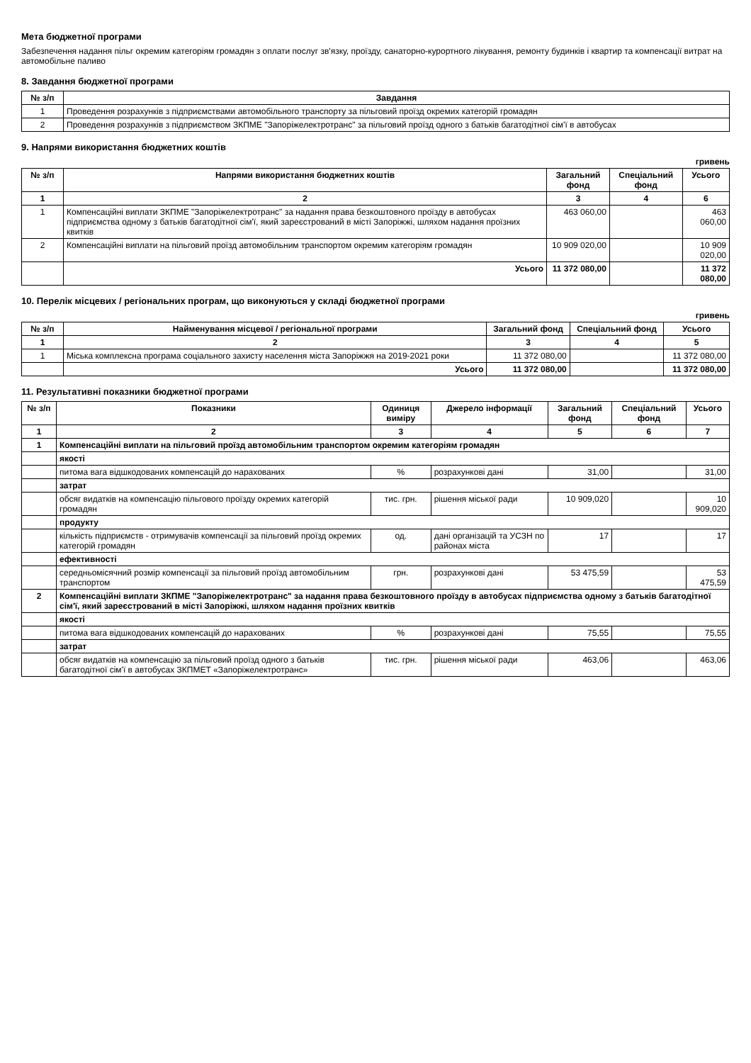Мета бюджетної програми
Забезпечення надання пільг окремим категоріям громадян з оплати послуг зв'язку, проїзду, санаторно-курортного лікування, ремонту будинків і квартир та компенсації витрат на автомобільне паливо
8. Завдання бюджетної програми
| № з/п | Завдання |
| --- | --- |
| 1 | Проведення розрахунків з підприємствами автомобільного транспорту за пільговий проїзд окремих категорій громадян |
| 2 | Проведення розрахунків з підприємством ЗКПМЕ "Запоріжелектротранс" за пільговий проїзд одного з батьків багатодітної сім'ї в автобусах |
9. Напрями використання бюджетних коштів
гривень
| № з/п | Напрями використання бюджетних коштів | Загальний фонд | Спеціальний фонд | Усього |
| --- | --- | --- | --- | --- |
| 1 | 2 | 3 | 4 | 6 |
| 1 | Компенсаційні виплати ЗКПМЕ "Запоріжелектротранс" за надання права безкоштовного проїзду в автобусах підприємства одному з батьків багатодітної сім'ї, який зареєстрований в місті Запоріжжі, шляхом надання проїзних квитків | 463 060,00 | | 463 060,00 |
| 2 | Компенсаційні виплати на пільговий проїзд автомобільним транспортом окремим категоріям громадян | 10 909 020,00 | | 10 909 020,00 |
| | Усього | 11 372 080,00 | | 11 372 080,00 |
10. Перелік місцевих / регіональних програм, що виконуються у складі бюджетної програми
гривень
| № з/п | Найменування місцевої / регіональної програми | Загальний фонд | Спеціальний фонд | Усього |
| --- | --- | --- | --- | --- |
| 1 | 2 | 3 | 4 | 5 |
| 1 | Міська комплексна програма соціального захисту населення міста Запоріжжя на 2019-2021 роки | 11 372 080,00 | | 11 372 080,00 |
| | Усього | 11 372 080,00 | | 11 372 080,00 |
11. Результативні показники бюджетної програми
| № з/п | Показники | Одиниця виміру | Джерело інформації | Загальний фонд | Спеціальний фонд | Усього |
| --- | --- | --- | --- | --- | --- | --- |
| 1 | 2 | 3 | 4 | 5 | 6 | 7 |
| 1 | Компенсаційні виплати на пільговий проїзд автомобільним транспортом окремим категоріям громадян | | | | | |
| | якості | | | | | |
| | питома вага відшкодованих компенсацій до нарахованих | % | розрахункові дані | 31,00 | | 31,00 |
| | затрат | | | | | |
| | обсяг видатків на компенсацію пільгового проїзду окремих категорій громадян | тис. грн. | рішення міської ради | 10 909,020 | | 10 909,020 |
| | продукту | | | | | |
| | кількість підприємств - отримувачів компенсації за пільговий проїзд окремих категорій громадян | од. | дані організацій та УСЗН по районах міста | 17 | | 17 |
| | ефективності | | | | | |
| | середньомісячний розмір компенсації за пільговий проїзд автомобільним транспортом | грн. | розрахункові дані | 53 475,59 | | 53 475,59 |
| 2 | Компенсаційні виплати ЗКПМЕ "Запоріжелектротранс" за надання права безкоштовного проїзду в автобусах підприємства одному з батьків багатодітної сім'ї, який зареєстрований в місті Запоріжжі, шляхом надання проїзних квитків | | | | | |
| | якості | | | | | |
| | питома вага відшкодованих компенсацій до нарахованих | % | розрахункові дані | 75,55 | | 75,55 |
| | затрат | | | | | |
| | обсяг видатків на компенсацію за пільговий проїзд одного з батьків багатодітної сім'ї в автобусах ЗКПМЕТ «Запоріжелектротранс» | тис. грн. | рішення міської ради | 463,06 | | 463,06 |